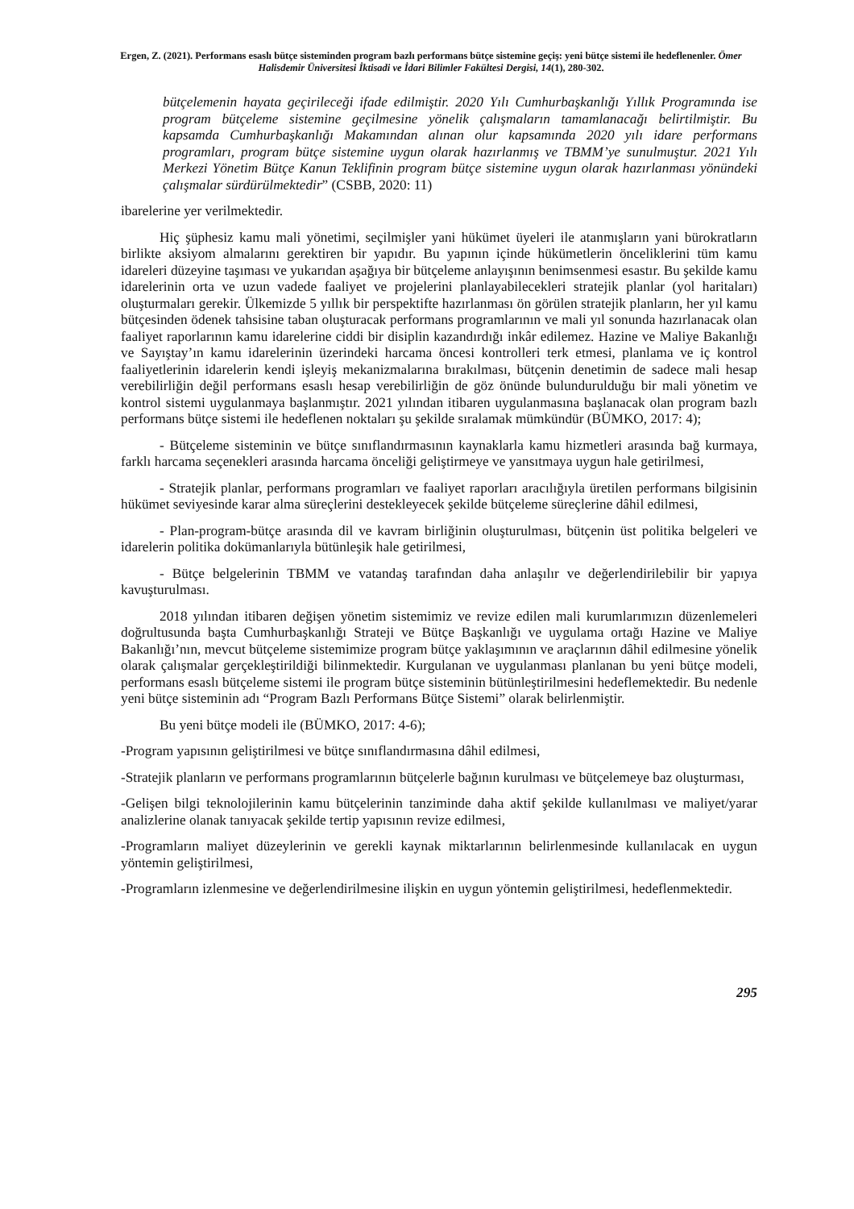Ergen, Z. (2021). Performans esaslı bütçe sisteminden program bazlı performans bütçe sistemine geçiş: yeni bütçe sistemi ile hedeflenenler. Ömer Halisdemir Üniversitesi İktisadi ve İdari Bilimler Fakültesi Dergisi, 14(1), 280-302.
bütçelemenin hayata geçirileceği ifade edilmiştir. 2020 Yılı Cumhurbaşkanlığı Yıllık Programında ise program bütçeleme sistemine geçilmesine yönelik çalışmaların tamamlanacağı belirtilmiştir. Bu kapsamda Cumhurbaşkanlığı Makamından alınan olur kapsamında 2020 yılı idare performans programları, program bütçe sistemine uygun olarak hazırlanmış ve TBMM’ye sunulmuştur. 2021 Yılı Merkezi Yönetim Bütçe Kanun Teklifinin program bütçe sistemine uygun olarak hazırlanması yönündeki çalışmalar sürdürülmektedir” (CSBB, 2020: 11)
ibarelerine yer verilmektedir.
Hiç şüphesiz kamu mali yönetimi, seçilmişler yani hükümet üyeleri ile atanmışların yani bürokratların birlikte aksiyom almalarını gerektiren bir yapıdır. Bu yapının içinde hükümetlerin önceliklerini tüm kamu idareleri düzeyine taşıması ve yukarıdan aşağıya bir bütçeleme anlayışının benimsenmesi esastır. Bu şekilde kamu idarelerinin orta ve uzun vadede faaliyet ve projelerini planlayabilecekleri stratejik planlar (yol haritaları) oluşturmaları gerekir. Ülkemizde 5 yıllık bir perspektifte hazırlanması ön görülen stratejik planların, her yıl kamu bütçesinden ödenek tahsisine taban oluşturacak performans programlarının ve mali yıl sonunda hazırlanacak olan faaliyet raporlarının kamu idarelerine ciddi bir disiplin kazandırdığı inkâr edilemez. Hazine ve Maliye Bakanlığı ve Sayıştay’ın kamu idarelerinin üzerindeki harcama öncesi kontrolleri terk etmesi, planlama ve iç kontrol faaliyetlerinin idarelerin kendi işleyiş mekanizmalarına bırakılması, bütçenin denetimin de sadece mali hesap verebilirliğin değil performans esaslı hesap verebilirliğin de göz önünde bulundurulduğu bir mali yönetim ve kontrol sistemi uygulanmaya başlanmıştır. 2021 yılından itibaren uygulanmasına başlanacak olan program bazlı performans bütçe sistemi ile hedeflenen noktaları şu şekilde sıralamak mümkündür (BÜMKO, 2017: 4);
- Bütçeleme sisteminin ve bütçe sınıflandırmasının kaynaklarla kamu hizmetleri arasında bağ kurmaya, farklı harcama seçenekleri arasında harcama önceliği geliştirmeye ve yansıtmaya uygun hale getirilmesi,
- Stratejik planlar, performans programları ve faaliyet raporları aracılığıyla üretilen performans bilgisinin hükümet seviyesinde karar alma süreçlerini destekleyecek şekilde bütçeleme süreçlerine dâhil edilmesi,
- Plan-program-bütçe arasında dil ve kavram birliğinin oluşturulması, bütçenin üst politika belgeleri ve idarelerin politika dokümanlarıyla bütünleşik hale getirilmesi,
- Bütçe belgelerinin TBMM ve vatandaş tarafından daha anlaşılır ve değerlendirilebilir bir yapıya kavuşturulması.
2018 yılından itibaren değişen yönetim sistemimiz ve revize edilen mali kurumlarımızın düzenlemeleri doğrultusunda başta Cumhurbaşkanlığı Strateji ve Bütçe Başkanlığı ve uygulama ortağı Hazine ve Maliye Bakanlığı’nın, mevcut bütçeleme sistemimize program bütçe yaklaşımının ve araçlarının dâhil edilmesine yönelik olarak çalışmalar gerçekleştirildiği bilinmektedir. Kurgulanan ve uygulanması planlanan bu yeni bütçe modeli, performans esaslı bütçeleme sistemi ile program bütçe sisteminin bütünleştirilmesini hedeflemektedir. Bu nedenle yeni bütçe sisteminin adı “Program Bazlı Performans Bütçe Sistemi” olarak belirlenmiştir.
Bu yeni bütçe modeli ile (BÜMKO, 2017: 4-6);
-Program yapısının geliştirilmesi ve bütçe sınıflandırmasına dâhil edilmesi,
-Stratejik planların ve performans programlarının bütçelerle bağının kurulması ve bütçelemeye baz oluşturması,
-Gelişen bilgi teknolojilerinin kamu bütçelerinin tanziminde daha aktif şekilde kullanılması ve maliyet/yarar analizlerine olanak tanıyacak şekilde tertip yapısının revize edilmesi,
-Programların maliyet düzeylerinin ve gerekli kaynak miktarlarının belirlenmesinde kullanılacak en uygun yöntemin geliştirilmesi,
-Programların izlenmesine ve değerlendirilmesine ilişkin en uygun yöntemin geliştirilmesi, hedeflenmektedir.
295